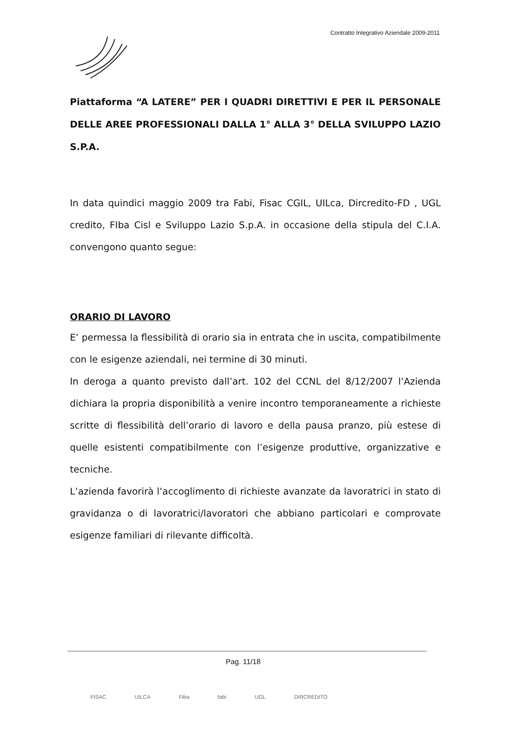Contratto Integrativo Aziendale 2009-2011
Piattaforma “A LATERE” PER I QUADRI DIRETTIVI E PER IL PERSONALE DELLE AREE PROFESSIONALI DALLA 1° ALLA 3° DELLA SVILUPPO LAZIO S.P.A.
In data quindici maggio 2009 tra Fabi, Fisac CGIL, UILca, Dircredito-FD , UGL credito, FIba Cisl e Sviluppo Lazio S.p.A. in occasione della stipula del C.I.A. convengono quanto segue:
ORARIO DI LAVORO
E’ permessa la flessibilità di orario sia in entrata che in uscita, compatibilmente con le esigenze aziendali, nei termine di 30 minuti.
In deroga a quanto previsto dall’art. 102 del CCNL del 8/12/2007 l’Azienda dichiara la propria disponibilità a venire incontro temporaneamente a richieste scritte di flessibilità dell’orario di lavoro e della pausa pranzo, più estese di quelle esistenti compatibilmente con l’esigenze produttive, organizzative e tecniche.
L’azienda favorirà l’accoglimento di richieste avanzate da lavoratrici in stato di gravidanza o di lavoratrici/lavoratori che abbiano particolari e comprovate esigenze familiari di rilevante difficoltà.
Pag. 11/18
FISAC UILCA Fiba fabi UGL DIRCREDITO